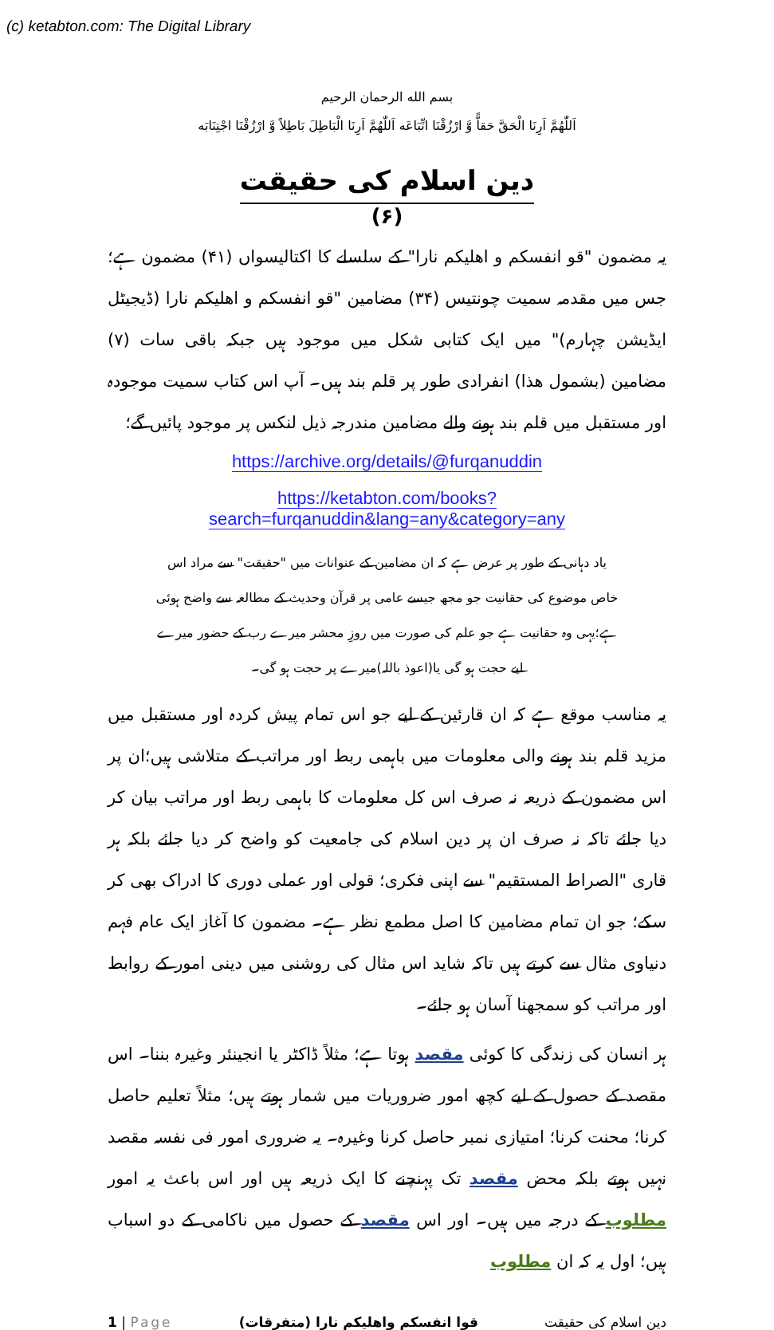(c) ketabton.com: The Digital Library
بسم الله الرحمان الرحیم
اَللّٰھُمَّ اَرِنَا الْحَقَّ حَقاًّ وَّ ارْزُقْنَا اتِّبَاعَه اَللّٰھُمَّ اَرِنَا الْبَاطِلَ بَاطِلاً وَّ ارْزُقْنَا اجْتِنَابَه
دین اسلام کی حقیقت
(۶)
یہ مضمون "قو انفسکم و اھلیکم نارا" کے سلسلے کا اکتالیسواں (۴۱) مضمون ہے؛ جس میں مقدمہ سمیت چونتیس (۳۴) مضامین "قو انفسکم و اھلیکم نارا (ڈیجیٹل ایڈیشن چہارم)" میں ایک کتابی شکل میں موجود ہیں جبکہ باقی سات (۷) مضامین (بشمول ھذا) انفرادی طور پر قلم بند ہیں۔ آپ اس کتاب سمیت موجودہ اور مستقبل میں قلم بند ہونے والے مضامین مندرجہ ذیل لنکس پر موجود پائیں گے؛
https://archive.org/details/@furqanuddin
https://ketabton.com/books?search=furqanuddin&lang=any&category=any
یاد دہانی کے طور پر عرض ہے کہ ان مضامین کے عنوانات میں "حقیقت" سے مراد اس خاص موضوع کی حقانیت جو مجھ جیسے عامی پر قرآن وحدیث کے مطالعہ سے واضح ہوئی ہے؛یہی وہ حقانیت ہے جو علم کی صورت میں روزِ محشر میرے رب کے حضور میرے لیے حجت ہو گی یا(اعوذ باللہ)میرے پر حجت ہو گی۔
یہ مناسب موقع ہے کہ ان قارئین کے لیے جو اس تمام پیش کردہ اور مستقبل میں مزید قلم بند ہونے والی معلومات میں باہمی ربط اور مراتب کے متلاشی ہیں؛ان پر اس مضمون کے ذریعہ نہ صرف اس کل معلومات کا باہمی ربط اور مراتب بیان کر دیا جائے تاکہ نہ صرف ان پر دین اسلام کی جامعیت کو واضح کر دیا جائے بلکہ ہر قاری "الصراط المستقیم" سے اپنی فکری؛ قولی اور عملی دوری کا ادراک بھی کر سکے؛ جو ان تمام مضامین کا اصل مطمع نظر ہے۔ مضمون کا آغاز ایک عام فہم دنیاوی مثال سے کرتے ہیں تاکہ شاید اس مثال کی روشنی میں دینی امور کے روابط اور مراتب کو سمجھنا آسان ہو جائے۔
ہر انسان کی زندگی کا کوئی مقصد ہوتا ہے؛ مثلاً ڈاکٹر یا انجینئر وغیرہ بننا۔ اس مقصد کے حصول کے لیے کچھ امور ضروریات میں شمار ہوتے ہیں؛ مثلاً تعلیم حاصل کرنا؛ محنت کرنا؛ امتیازی نمبر حاصل کرنا وغیرہ۔ یہ ضروری امور فی نفسہ مقصد نہیں ہوتے بلکہ محض مقصد تک پہنچنے کا ایک ذریعہ ہیں اور اس باعث یہ امور مطلوب کے درجہ میں ہیں۔ اور اس مقصد کے حصول میں ناکامی کے دو اسباب ہیں؛ اول یہ کہ ان مطلوب
1 | Page قوا انفسکم واھلیکم نارا (متفرقات) دین اسلام کی حقیقت